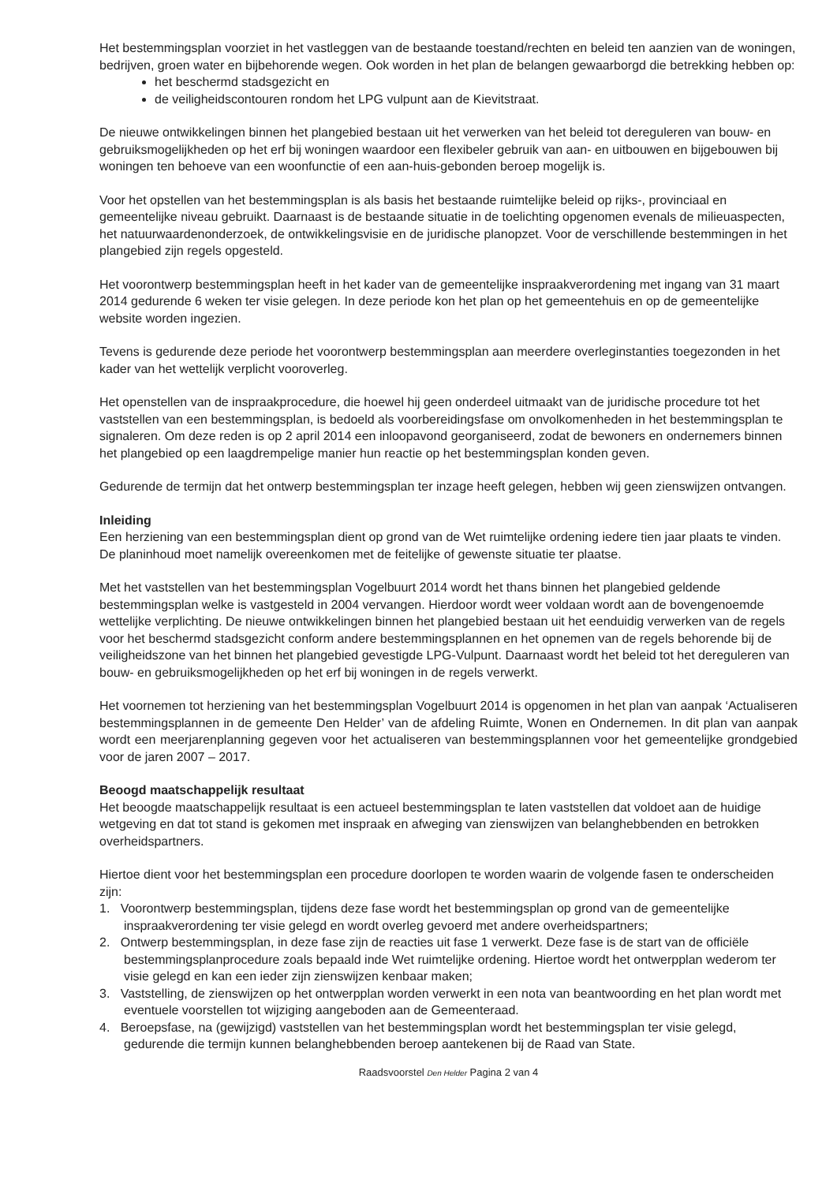Het bestemmingsplan voorziet in het vastleggen van de bestaande toestand/rechten en beleid ten aanzien van de woningen, bedrijven, groen water en bijbehorende wegen. Ook worden in het plan de belangen gewaarborgd die betrekking hebben op:
het beschermd stadsgezicht en
de veiligheidscontouren rondom het LPG vulpunt aan de Kievitstraat.
De nieuwe ontwikkelingen binnen het plangebied bestaan uit het verwerken van het beleid tot dereguleren van bouw- en gebruiksmogelijkheden op het erf bij woningen waardoor een flexibeler gebruik van aan- en uitbouwen en bijgebouwen bij woningen ten behoeve van een woonfunctie of een aan-huis-gebonden beroep mogelijk is.
Voor het opstellen van het bestemmingsplan is als basis het bestaande ruimtelijke beleid op rijks-, provinciaal en gemeentelijke niveau gebruikt. Daarnaast is de bestaande situatie in de toelichting opgenomen evenals de milieuaspecten, het natuurwaardenonderzoek, de ontwikkelingsvisie en de juridische planopzet. Voor de verschillende bestemmingen in het plangebied zijn regels opgesteld.
Het voorontwerp bestemmingsplan heeft in het kader van de gemeentelijke inspraakverordening met ingang van 31 maart 2014 gedurende 6 weken ter visie gelegen. In deze periode kon het plan op het gemeentehuis en op de gemeentelijke website worden ingezien.
Tevens is gedurende deze periode het voorontwerp bestemmingsplan aan meerdere overleginstanties toegezonden in het kader van het wettelijk verplicht vooroverleg.
Het openstellen van de inspraakprocedure, die hoewel hij geen onderdeel uitmaakt van de juridische procedure tot het vaststellen van een bestemmingsplan, is bedoeld als voorbereidingsfase om onvolkomenheden in het bestemmingsplan te signaleren. Om deze reden is op 2 april 2014 een inloopavond georganiseerd, zodat de bewoners en ondernemers binnen het plangebied op een laagdrempelige manier hun reactie op het bestemmingsplan konden geven.
Gedurende de termijn dat het ontwerp bestemmingsplan ter inzage heeft gelegen, hebben wij geen zienswijzen ontvangen.
Inleiding
Een herziening van een bestemmingsplan dient op grond van de Wet ruimtelijke ordening iedere tien jaar plaats te vinden. De planinhoud moet namelijk overeenkomen met de feitelijke of gewenste situatie ter plaatse.
Met het vaststellen van het bestemmingsplan Vogelbuurt 2014 wordt het thans binnen het plangebied geldende bestemmingsplan welke is vastgesteld in 2004 vervangen. Hierdoor wordt weer voldaan wordt aan de bovengenoemde wettelijke verplichting. De nieuwe ontwikkelingen binnen het plangebied bestaan uit het eenduidig verwerken van de regels voor het beschermd stadsgezicht conform andere bestemmingsplannen en het opnemen van de regels behorende bij de veiligheidszone van het binnen het plangebied gevestigde LPG-Vulpunt. Daarnaast wordt het beleid tot het dereguleren van bouw- en gebruiksmogelijkheden op het erf bij woningen in de regels verwerkt.
Het voornemen tot herziening van het bestemmingsplan Vogelbuurt 2014 is opgenomen in het plan van aanpak ‘Actualiseren bestemmingsplannen in de gemeente Den Helder’ van de afdeling Ruimte, Wonen en Ondernemen. In dit plan van aanpak wordt een meerjarenplanning gegeven voor het actualiseren van bestemmingsplannen voor het gemeentelijke grondgebied voor de jaren 2007 – 2017.
Beoogd maatschappelijk resultaat
Het beoogde maatschappelijk resultaat is een actueel bestemmingsplan te laten vaststellen dat voldoet aan de huidige wetgeving en dat tot stand is gekomen met inspraak en afweging van zienswijzen van belanghebbenden en betrokken overheidspartners.
Hiertoe dient voor het bestemmingsplan een procedure doorlopen te worden waarin de volgende fasen te onderscheiden zijn:
1. Voorontwerp bestemmingsplan, tijdens deze fase wordt het bestemmingsplan op grond van de gemeentelijke inspraakverordening ter visie gelegd en wordt overleg gevoerd met andere overheidspartners;
2. Ontwerp bestemmingsplan, in deze fase zijn de reacties uit fase 1 verwerkt. Deze fase is de start van de officiële bestemmingsplanprocedure zoals bepaald inde Wet ruimtelijke ordening. Hiertoe wordt het ontwerpplan wederom ter visie gelegd en kan een ieder zijn zienswijzen kenbaar maken;
3. Vaststelling, de zienswijzen op het ontwerpplan worden verwerkt in een nota van beantwoording en het plan wordt met eventuele voorstellen tot wijziging aangeboden aan de Gemeenteraad.
4. Beroepsfase, na (gewijzigd) vaststellen van het bestemmingsplan wordt het bestemmingsplan ter visie gelegd, gedurende die termijn kunnen belanghebbenden beroep aantekenen bij de Raad van State.
Raadsvoorstel Den Helder Pagina 2 van 4